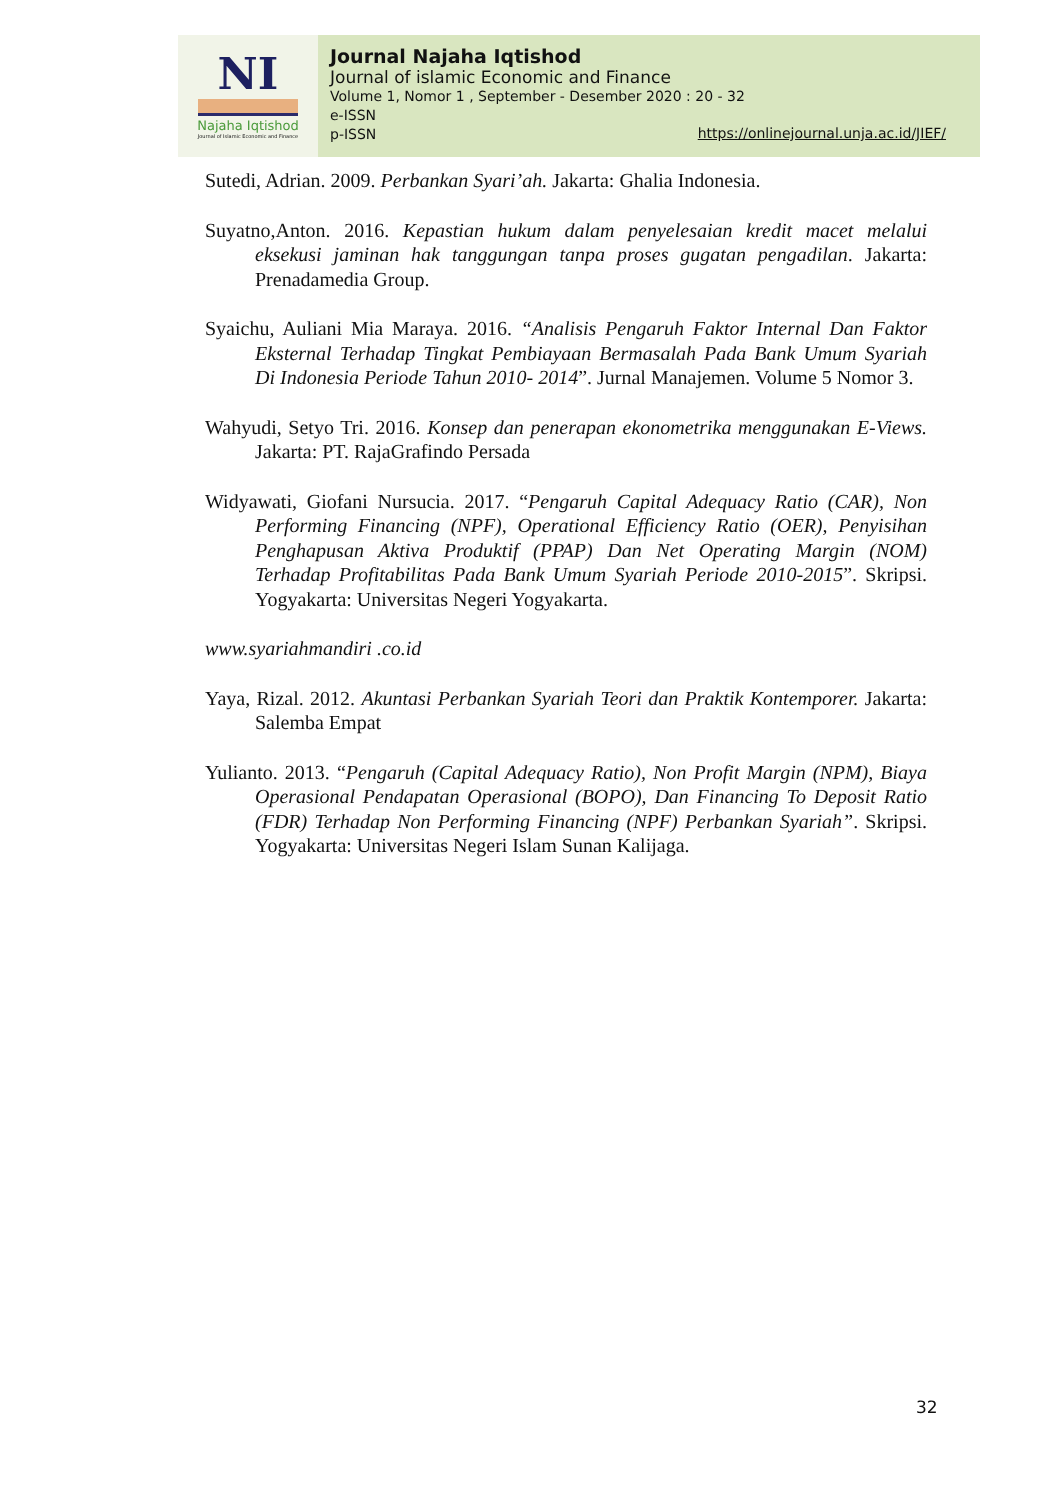NI
Najaha Iqtishod
Journal of Islamic Economic and Finance
Journal Najaha Iqtishod
Journal of islamic Economic and Finance
Volume 1, Nomor 1 , September - Desember 2020 : 20 - 32
e-ISSN
p-ISSN
https://onlinejournal.unja.ac.id/JIEF/
Sutedi, Adrian. 2009. Perbankan Syari’ah. Jakarta: Ghalia Indonesia.
Suyatno,Anton. 2016. Kepastian hukum dalam penyelesaian kredit macet melalui eksekusi jaminan hak tanggungan tanpa proses gugatan pengadilan. Jakarta: Prenadamedia Group.
Syaichu, Auliani Mia Maraya. 2016. “Analisis Pengaruh Faktor Internal Dan Faktor Eksternal Terhadap Tingkat Pembiayaan Bermasalah Pada Bank Umum Syariah Di Indonesia Periode Tahun 2010- 2014”. Jurnal Manajemen. Volume 5 Nomor 3.
Wahyudi, Setyo Tri. 2016. Konsep dan penerapan ekonometrika menggunakan E-Views. Jakarta: PT. RajaGrafindo Persada
Widyawati, Giofani Nursucia. 2017. “Pengaruh Capital Adequacy Ratio (CAR), Non Performing Financing (NPF), Operational Efficiency Ratio (OER), Penyisihan Penghapusan Aktiva Produktif (PPAP) Dan Net Operating Margin (NOM) Terhadap Profitabilitas Pada Bank Umum Syariah Periode 2010-2015”. Skripsi. Yogyakarta: Universitas Negeri Yogyakarta.
www.syariahmandiri .co.id
Yaya, Rizal. 2012. Akuntasi Perbankan Syariah Teori dan Praktik Kontemporer. Jakarta: Salemba Empat
Yulianto. 2013. “Pengaruh (Capital Adequacy Ratio), Non Profit Margin (NPM), Biaya Operasional Pendapatan Operasional (BOPO), Dan Financing To Deposit Ratio (FDR) Terhadap Non Performing Financing (NPF) Perbankan Syariah”. Skripsi. Yogyakarta: Universitas Negeri Islam Sunan Kalijaga.
32